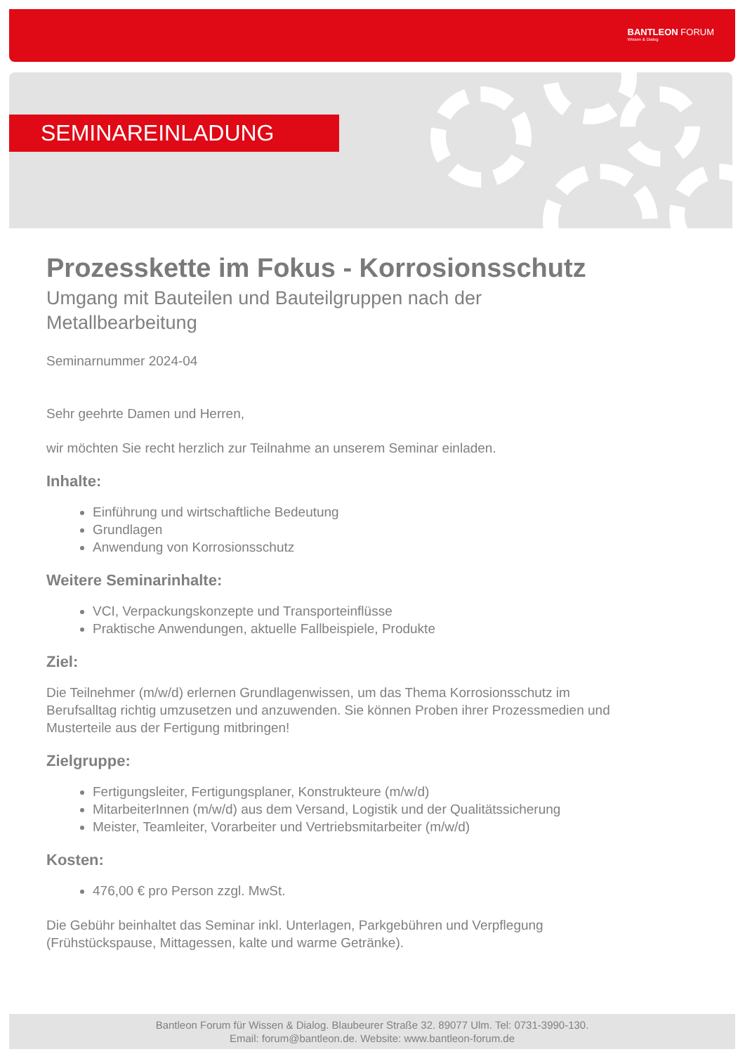BANTLEON FORUM
Wissen & Dialog
SEMINAREINLADUNG
Prozesskette im Fokus - Korrosionsschutz
Umgang mit Bauteilen und Bauteilgruppen nach der Metallbearbeitung
Seminarnummer 2024-04
Sehr geehrte Damen und Herren,
wir möchten Sie recht herzlich zur Teilnahme an unserem Seminar einladen.
Inhalte:
Einführung und wirtschaftliche Bedeutung
Grundlagen
Anwendung von Korrosionsschutz
Weitere Seminarinhalte:
VCI, Verpackungskonzepte und Transporteinflüsse
Praktische Anwendungen, aktuelle Fallbeispiele, Produkte
Ziel:
Die Teilnehmer (m/w/d) erlernen Grundlagenwissen, um das Thema Korrosionsschutz im Berufsalltag richtig umzusetzen und anzuwenden. Sie können Proben ihrer Prozessmedien und Musterteile aus der Fertigung mitbringen!
Zielgruppe:
Fertigungsleiter, Fertigungsplaner, Konstrukteure (m/w/d)
MitarbeiterInnen (m/w/d) aus dem Versand, Logistik und der Qualitätssicherung
Meister, Teamleiter, Vorarbeiter und Vertriebsmitarbeiter (m/w/d)
Kosten:
476,00 € pro Person zzgl. MwSt.
Die Gebühr beinhaltet das Seminar inkl. Unterlagen, Parkgebühren und Verpflegung (Frühstückspause, Mittagessen, kalte und warme Getränke).
Bantleon Forum für Wissen & Dialog. Blaubeurer Straße 32. 89077 Ulm. Tel: 0731-3990-130.
Email: forum@bantleon.de. Website: www.bantleon-forum.de